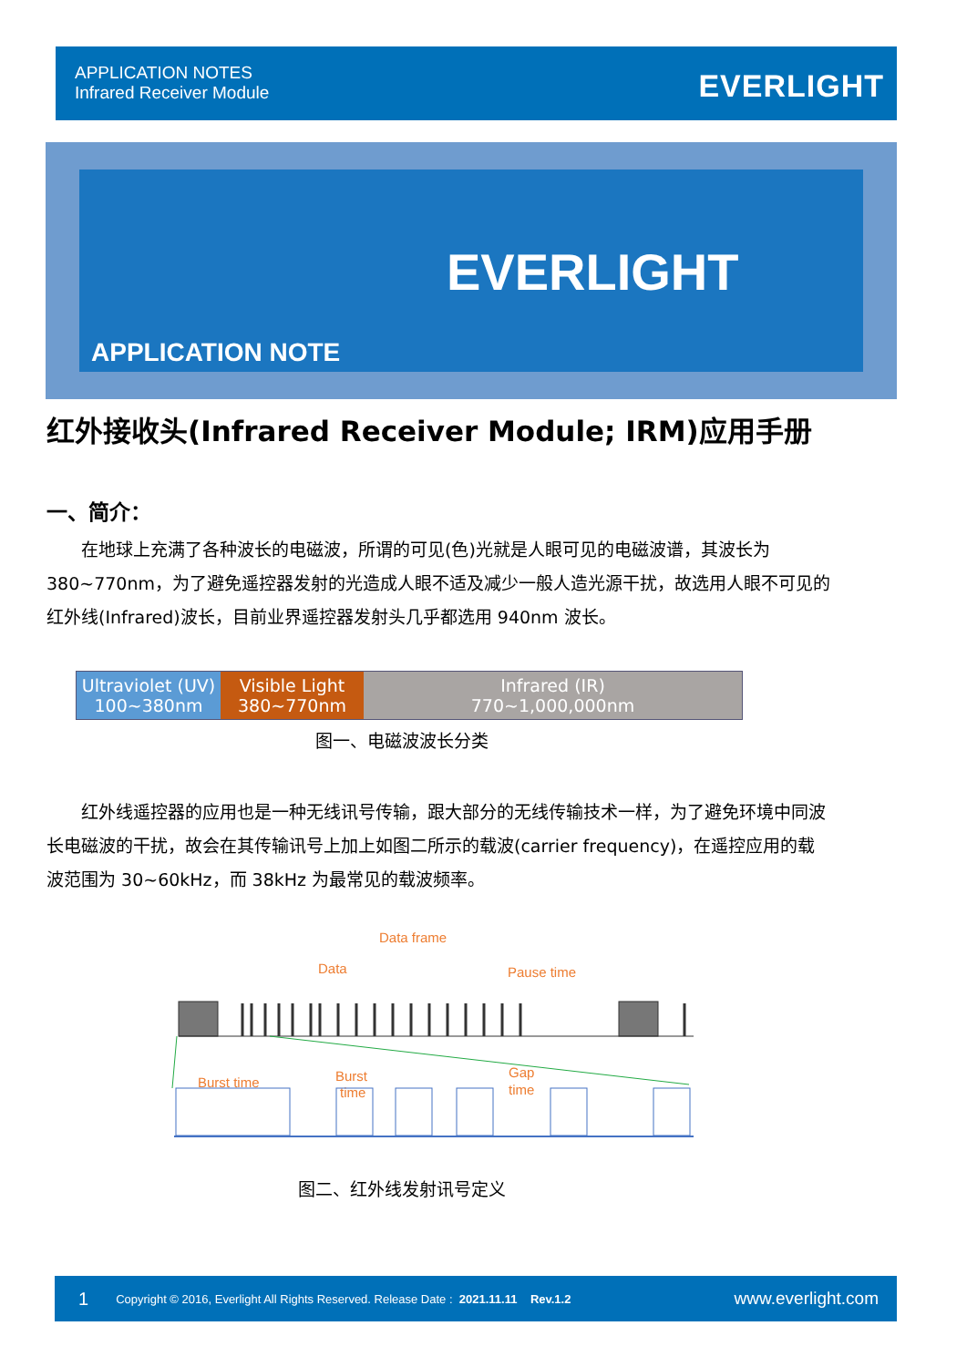APPLICATION NOTES
Infrared Receiver Module
EVERLIGHT
EVERLIGHT
APPLICATION NOTE
红外接收头(Infrared Receiver Module; IRM)应用手册
一、简介：
  在地球上充满了各种波长的电磁波，所谓的可见(色)光就是人眼可见的电磁波谱，其波长为 380~770nm，为了避免遥控器发射的光造成人眼不适及减少一般人造光源干扰，故选用人眼不可见的红外线(Infrared)波长，目前业界遥控器发射头几乎都选用 940nm 波长。
Ultraviolet (UV)
100~380nm
Visible Light
380~770nm
Infrared (IR)
770~1,000,000nm
图一、电磁波波长分类
  红外线遥控器的应用也是一种无线讯号传输，跟大部分的无线传输技术一样，为了避免环境中同波长电磁波的干扰，故会在其传输讯号上加上如图二所示的载波(carrier frequency)，在遥控应用的载波范围为 30~60kHz，而 38kHz 为最常见的载波频率。
Data frame
Data
Pause time
Burst time
Burst
time
Gap
time
图二、红外线发射讯号定义
1 Copyright © 2016, Everlight All Rights Reserved. Release Date : 2021.11.11 Rev.1.2 www.everlight.com